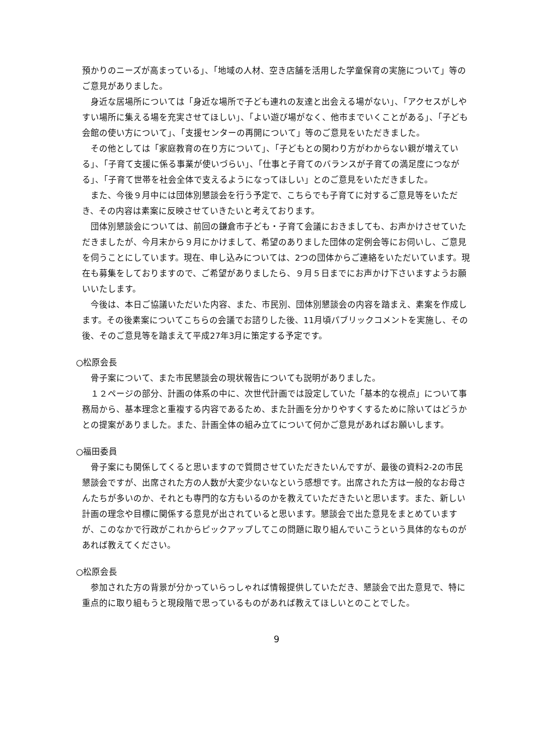預かりのニーズが高まっている」、「地域の人材、空き店舗を活用した学童保育の実施について」等のご意見がありました。
　身近な居場所については「身近な場所で子ども連れの友達と出会える場がない」、「アクセスがしやすい場所に集える場を充実させてほしい」、「よい遊び場がなく、他市までいくことがある」、「子ども会館の使い方について」、「支援センターの再開について」等のご意見をいただきました。
　その他としては「家庭教育の在り方について」、「子どもとの関わり方がわからない親が増えている」、「子育て支援に係る事業が使いづらい」、「仕事と子育てのバランスが子育ての満足度につながる」、「子育て世帯を社会全体で支えるようになってほしい」とのご意見をいただきました。
　また、今後９月中には団体別懇談会を行う予定で、こちらでも子育てに対するご意見等をいただき、その内容は素案に反映させていきたいと考えております。
　団体別懇談会については、前回の鎌倉市子ども・子育て会議におきましても、お声かけさせていただきましたが、今月末から９月にかけまして、希望のありました団体の定例会等にお伺いし、ご意見を伺うことにしています。現在、申し込みについては、2つの団体からご連絡をいただいています。現在も募集をしておりますので、ご希望がありましたら、９月５日までにお声かけ下さいますようお願いいたします。
　今後は、本日ご協議いただいた内容、また、市民別、団体別懇談会の内容を踏まえ、素案を作成します。その後素案についてこちらの会議でお諮りした後、11月頃パブリックコメントを実施し、その後、そのご意見等を踏まえて平成27年3月に策定する予定です。
○松原会長
　骨子案について、また市民懇談会の現状報告についても説明がありました。
　１２ページの部分、計画の体系の中に、次世代計画では設定していた「基本的な視点」について事務局から、基本理念と重複する内容であるため、また計画を分かりやすくするために除いてはどうかとの提案がありました。また、計画全体の組み立てについて何かご意見があればお願いします。
○福田委員
　骨子案にも関係してくると思いますので質問させていただきたいんですが、最後の資料2-2の市民懇談会ですが、出席された方の人数が大変少ないなという感想です。出席された方は一般的なお母さんたちが多いのか、それとも専門的な方もいるのかを教えていただきたいと思います。また、新しい計画の理念や目標に関係する意見が出されていると思います。懇談会で出た意見をまとめていますが、このなかで行政がこれからピックアップしてこの問題に取り組んでいこうという具体的なものがあれば教えてください。
○松原会長
　参加された方の背景が分かっていらっしゃれば情報提供していただき、懇談会で出た意見で、特に重点的に取り組もうと現段階で思っているものがあれば教えてほしいとのことでした。
9